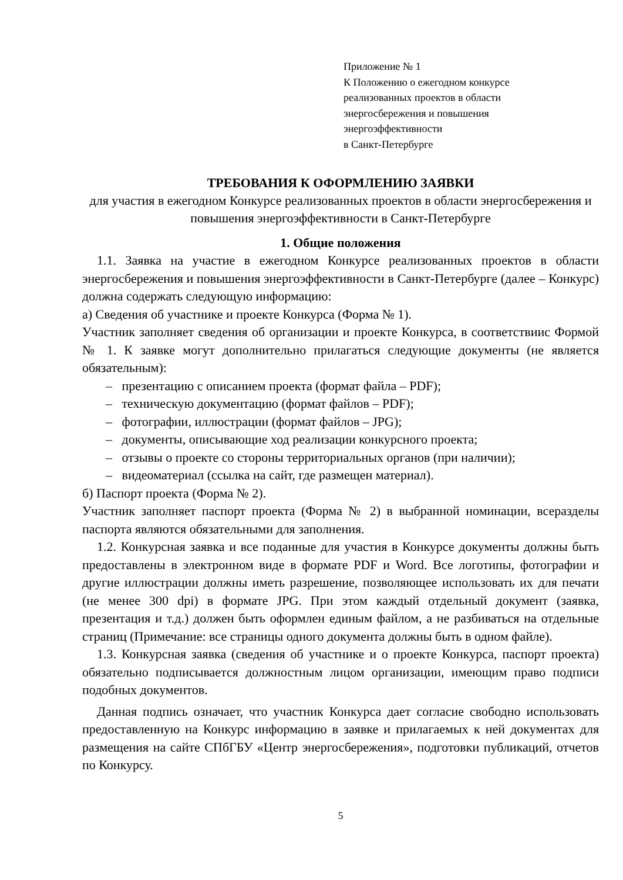Приложение № 1
К Положению о ежегодном конкурсе
реализованных проектов в области
энергосбережения и повышения
энергоэффективности
в Санкт-Петербурге
ТРЕБОВАНИЯ К ОФОРМЛЕНИЮ ЗАЯВКИ
для участия в ежегодном Конкурсе реализованных проектов в области энергосбережения и повышения энергоэффективности в Санкт-Петербурге
1. Общие положения
1.1. Заявка на участие в ежегодном Конкурсе реализованных проектов в области энергосбережения и повышения энергоэффективности в Санкт-Петербурге (далее – Конкурс) должна содержать следующую информацию:
а) Сведения об участнике и проекте Конкурса (Форма № 1).
Участник заполняет сведения об организации и проекте Конкурса, в соответствиис Формой № 1. К заявке могут дополнительно прилагаться следующие документы (не является обязательным):
– презентацию с описанием проекта (формат файла – PDF);
– техническую документацию (формат файлов – PDF);
– фотографии, иллюстрации (формат файлов – JPG);
– документы, описывающие ход реализации конкурсного проекта;
– отзывы о проекте со стороны территориальных органов (при наличии);
– видеоматериал (ссылка на сайт, где размещен материал).
б) Паспорт проекта (Форма № 2).
Участник заполняет паспорт проекта (Форма № 2) в выбранной номинации, всеразделы паспорта являются обязательными для заполнения.
1.2. Конкурсная заявка и все поданные для участия в Конкурсе документы должны быть предоставлены в электронном виде в формате PDF и Word. Все логотипы, фотографии и другие иллюстрации должны иметь разрешение, позволяющее использовать их для печати (не менее 300 dpi) в формате JPG. При этом каждый отдельный документ (заявка, презентация и т.д.) должен быть оформлен единым файлом, а не разбиваться на отдельные страниц (Примечание: все страницы одного документа должны быть в одном файле).
1.3. Конкурсная заявка (сведения об участнике и о проекте Конкурса, паспорт проекта) обязательно подписывается должностным лицом организации, имеющим право подписи подобных документов.
Данная подпись означает, что участник Конкурса дает согласие свободно использовать предоставленную на Конкурс информацию в заявке и прилагаемых к ней документах для размещения на сайте СПбГБУ «Центр энергосбережения», подготовки публикаций, отчетов по Конкурсу.
5